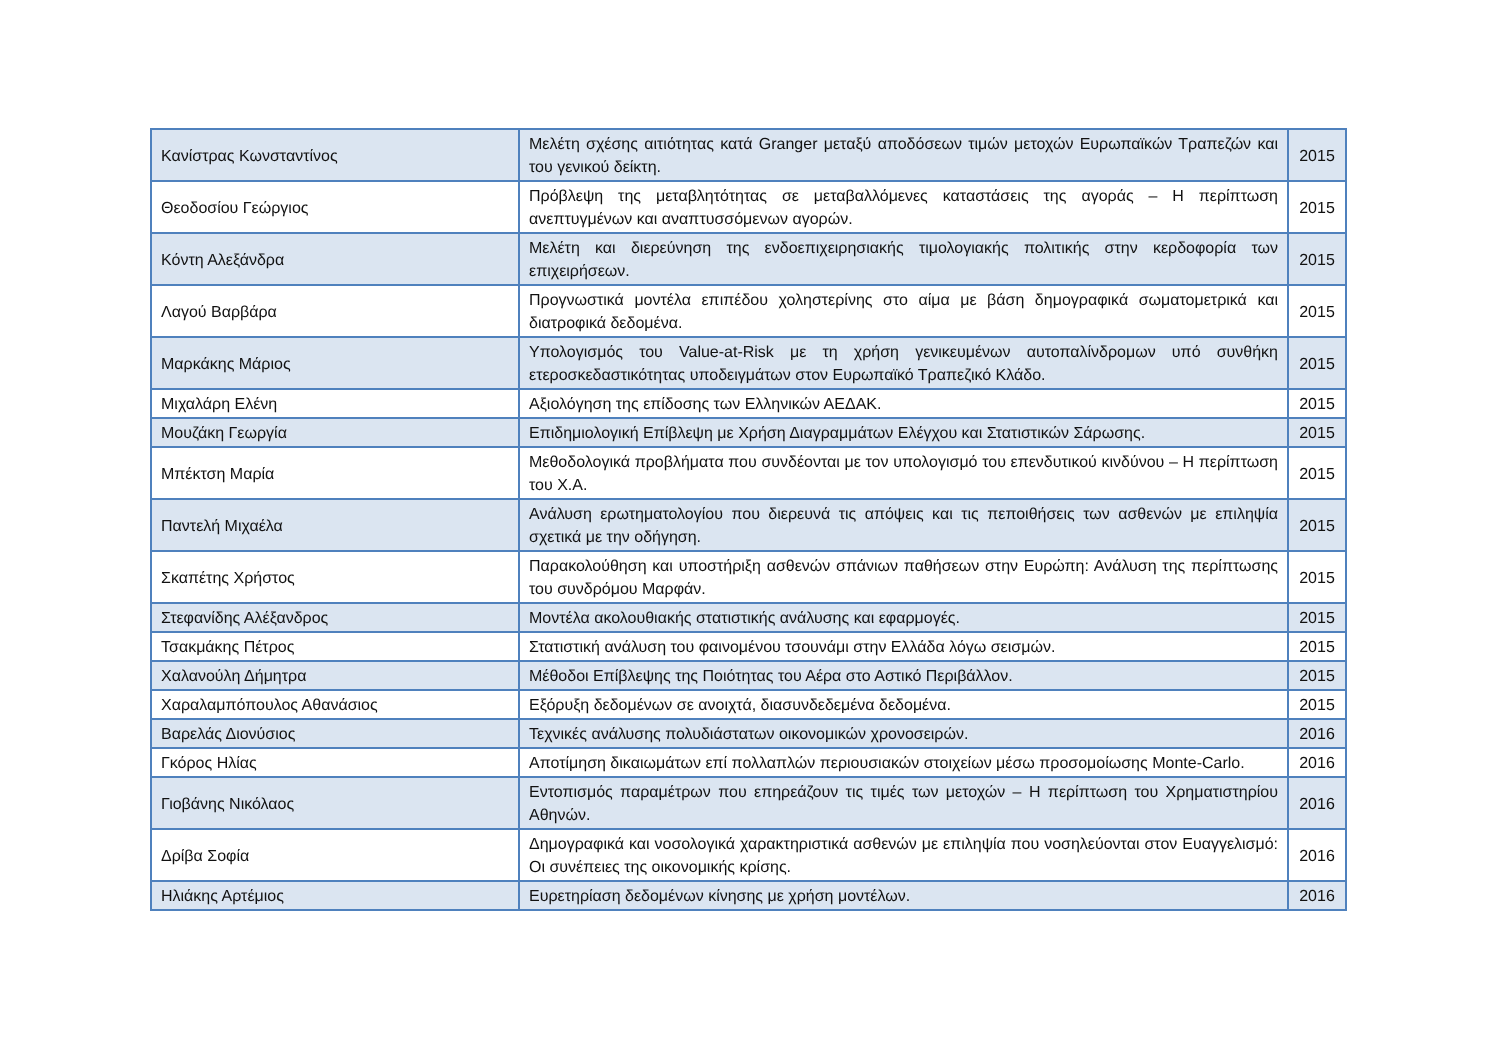| Κανίστρας Κωνσταντίνος | Μελέτη σχέσης αιτιότητας κατά Granger μεταξύ αποδόσεων τιμών μετοχών Ευρωπαϊκών Τραπεζών και του γενικού δείκτη. | 2015 |
| Θεοδοσίου Γεώργιος | Πρόβλεψη της μεταβλητότητας σε μεταβαλλόμενες καταστάσεις της αγοράς – Η περίπτωση ανεπτυγμένων και αναπτυσσόμενων αγορών. | 2015 |
| Κόντη Αλεξάνδρα | Μελέτη και διερεύνηση της ενδοεπιχειρησιακής τιμολογιακής πολιτικής στην κερδοφορία των επιχειρήσεων. | 2015 |
| Λαγού Βαρβάρα | Προγνωστικά μοντέλα επιπέδου χοληστερίνης στο αίμα με βάση δημογραφικά σωματομετρικά και διατροφικά δεδομένα. | 2015 |
| Μαρκάκης Μάριος | Υπολογισμός του Value-at-Risk με τη χρήση γενικευμένων αυτοπαλίνδρομων υπό συνθήκη ετεροσκεδαστικότητας υποδειγμάτων στον Ευρωπαϊκό Τραπεζικό Κλάδο. | 2015 |
| Μιχαλάρη Ελένη | Αξιολόγηση της επίδοσης των Ελληνικών ΑΕΔΑΚ. | 2015 |
| Μουζάκη Γεωργία | Επιδημιολογική Επίβλεψη με Χρήση Διαγραμμάτων Ελέγχου και Στατιστικών Σάρωσης. | 2015 |
| Μπέκτση Μαρία | Μεθοδολογικά προβλήματα που συνδέονται με τον υπολογισμό του επενδυτικού κινδύνου – Η περίπτωση του Χ.Α. | 2015 |
| Παντελή Μιχαέλα | Ανάλυση ερωτηματολογίου που διερευνά τις απόψεις και τις πεποιθήσεις των ασθενών με επιληψία σχετικά με την οδήγηση. | 2015 |
| Σκαπέτης Χρήστος | Παρακολούθηση και υποστήριξη ασθενών σπάνιων παθήσεων στην Ευρώπη: Ανάλυση της περίπτωσης του συνδρόμου Μαρφάν. | 2015 |
| Στεφανίδης Αλέξανδρος | Μοντέλα ακολουθιακής στατιστικής ανάλυσης και εφαρμογές. | 2015 |
| Τσακμάκης Πέτρος | Στατιστική ανάλυση του φαινομένου τσουνάμι στην Ελλάδα λόγω σεισμών. | 2015 |
| Χαλανούλη Δήμητρα | Μέθοδοι Επίβλεψης της Ποιότητας του Αέρα στο Αστικό Περιβάλλον. | 2015 |
| Χαραλαμπόπουλος Αθανάσιος | Εξόρυξη δεδομένων σε ανοιχτά, διασυνδεδεμένα δεδομένα. | 2015 |
| Βαρελάς Διονύσιος | Τεχνικές ανάλυσης πολυδιάστατων οικονομικών χρονοσειρών. | 2016 |
| Γκόρος Ηλίας | Αποτίμηση δικαιωμάτων επί πολλαπλών περιουσιακών στοιχείων μέσω προσομοίωσης Monte-Carlo. | 2016 |
| Γιοβάνης Νικόλαος | Εντοπισμός παραμέτρων που επηρεάζουν τις τιμές των μετοχών – Η περίπτωση του Χρηματιστηρίου Αθηνών. | 2016 |
| Δρίβα Σοφία | Δημογραφικά και νοσολογικά χαρακτηριστικά ασθενών με επιληψία που νοσηλεύονται στον Ευαγγελισμό: Οι συνέπειες της οικονομικής κρίσης. | 2016 |
| Ηλιάκης Αρτέμιος | Ευρετηρίαση δεδομένων κίνησης με χρήση μοντέλων. | 2016 |